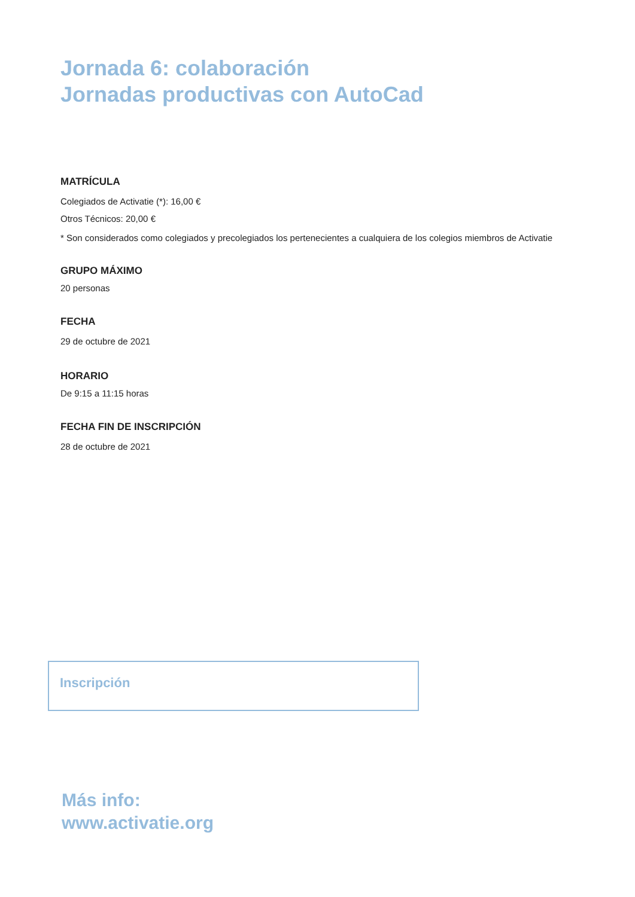Jornada 6: colaboración
Jornadas productivas con AutoCad
MATRÍCULA
Colegiados de Activatie (*): 16,00 €
Otros Técnicos: 20,00 €
* Son considerados como colegiados y precolegiados los pertenecientes a cualquiera de los colegios miembros de Activatie
GRUPO MÁXIMO
20 personas
FECHA
29 de octubre de 2021
HORARIO
De 9:15 a 11:15 horas
FECHA FIN DE INSCRIPCIÓN
28 de octubre de 2021
Inscripción
Más info:
www.activatie.org